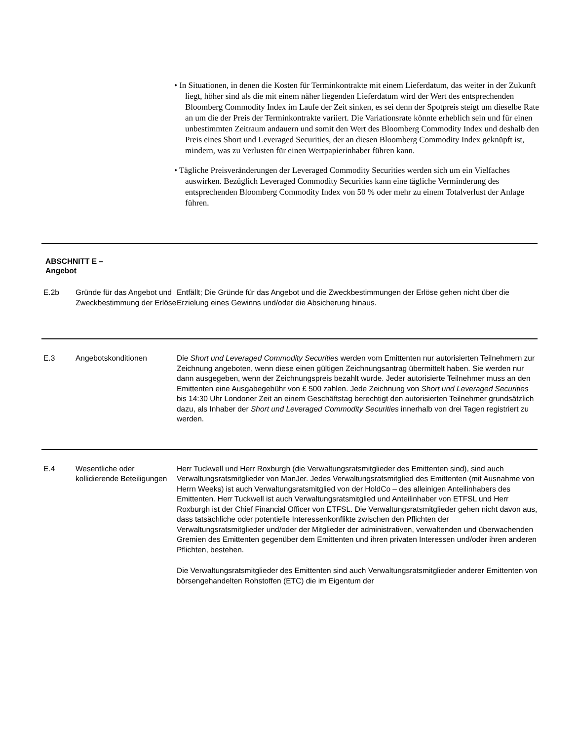• In Situationen, in denen die Kosten für Terminkontrakte mit einem Lieferdatum, das weiter in der Zukunft liegt, höher sind als die mit einem näher liegenden Lieferdatum wird der Wert des entsprechenden Bloomberg Commodity Index im Laufe der Zeit sinken, es sei denn der Spotpreis steigt um dieselbe Rate an um die der Preis der Terminkontrakte variiert. Die Variationsrate könnte erheblich sein und für einen unbestimmten Zeitraum andauern und somit den Wert des Bloomberg Commodity Index und deshalb den Preis eines Short und Leveraged Securities, der an diesen Bloomberg Commodity Index geknüpft ist, mindern, was zu Verlusten für einen Wertpapierinhaber führen kann.
• Tägliche Preisveränderungen der Leveraged Commodity Securities werden sich um ein Vielfaches auswirken. Bezüglich Leveraged Commodity Securities kann eine tägliche Verminderung des entsprechenden Bloomberg Commodity Index von 50 % oder mehr zu einem Totalverlust der Anlage führen.
ABSCHNITT E –
Angebot
| E.2b | Gründe für das Angebot und Zweckbestimmung der Erlöse | Entfällt; Die Gründe für das Angebot und die Zweckbestimmungen der Erlöse gehen nicht über die Erzielung eines Gewinns und/oder die Absicherung hinaus. |
| E.3 | Angebotskonditionen | Die Short und Leveraged Commodity Securities werden vom Emittenten nur autorisierten Teilnehmern zur Zeichnung angeboten, wenn diese einen gültigen Zeichnungsantrag übermittelt haben. Sie werden nur dann ausgegeben, wenn der Zeichnungspreis bezahlt wurde. Jeder autorisierte Teilnehmer muss an den Emittenten eine Ausgabegebühr von £ 500 zahlen. Jede Zeichnung von Short und Leveraged Securities bis 14:30 Uhr Londoner Zeit an einem Geschäftstag berechtigt den autorisierten Teilnehmer grundsätzlich dazu, als Inhaber der Short und Leveraged Commodity Securities innerhalb von drei Tagen registriert zu werden. |
| E.4 | Wesentliche oder kollidierende Beteiligungen | Herr Tuckwell und Herr Roxburgh (die Verwaltungsratsmitglieder des Emittenten sind), sind auch Verwaltungsratsmitglieder von ManJer. Jedes Verwaltungsratsmitglied des Emittenten (mit Ausnahme von Herrn Weeks) ist auch Verwaltungsratsmitglied von der HoldCo – des alleinigen Anteilinhabers des Emittenten. Herr Tuckwell ist auch Verwaltungsratsmitglied und Anteilinhaber von ETFSL und Herr Roxburgh ist der Chief Financial Officer von ETFSL. Die Verwaltungsratsmitglieder gehen nicht davon aus, dass tatsächliche oder potentielle Interessenkonflikte zwischen den Pflichten der Verwaltungsratsmitglieder und/oder der Mitglieder der administrativen, verwaltenden und überwachenden Gremien des Emittenten gegenüber dem Emittenten und ihren privaten Interessen und/oder ihren anderen Pflichten, bestehen. Die Verwaltungsratsmitglieder des Emittenten sind auch Verwaltungsratsmitglieder anderer Emittenten von börsengehandelten Rohstoffen (ETC) die im Eigentum der |